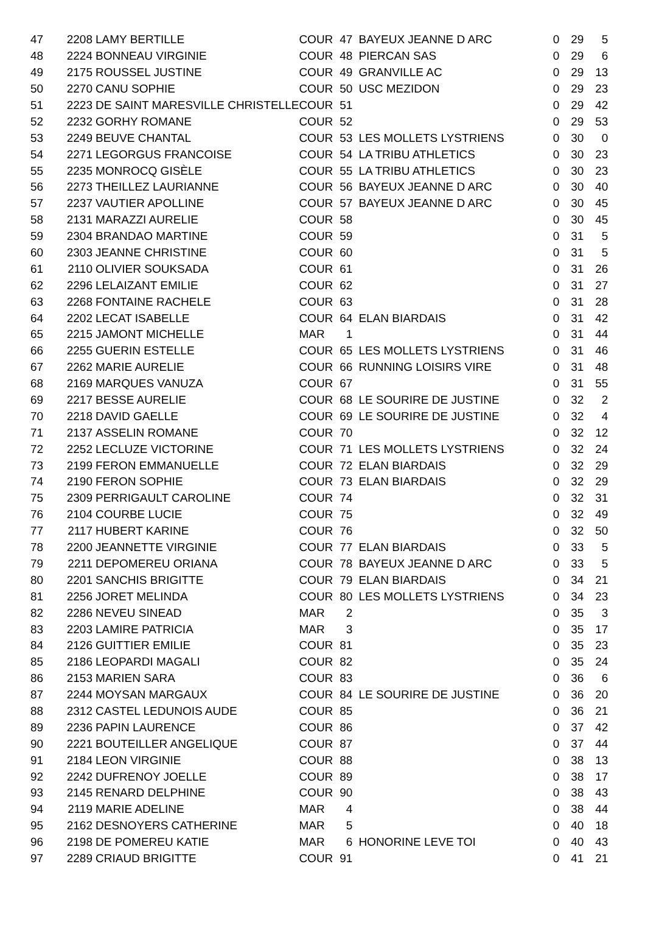| 47 | 2208 | LAMY BERTILLE | COUR | 47 | BAYEUX JEANNE D ARC | 0 | 29 | 5 |
| 48 | 2224 | BONNEAU VIRGINIE | COUR | 48 | PIERCAN SAS | 0 | 29 | 6 |
| 49 | 2175 | ROUSSEL JUSTINE | COUR | 49 | GRANVILLE AC | 0 | 29 | 13 |
| 50 | 2270 | CANU SOPHIE | COUR | 50 | USC MEZIDON | 0 | 29 | 23 |
| 51 | 2223 | DE SAINT MARESVILLE CHRISTELLE | COUR | 51 | | 0 | 29 | 42 |
| 52 | 2232 | GORHY ROMANE | COUR | 52 | | 0 | 29 | 53 |
| 53 | 2249 | BEUVE CHANTAL | COUR | 53 | LES MOLLETS LYSTRIENS | 0 | 30 | 0 |
| 54 | 2271 | LEGORGUS FRANCOISE | COUR | 54 | LA TRIBU ATHLETICS | 0 | 30 | 23 |
| 55 | 2235 | MONROCQ GISÈLE | COUR | 55 | LA TRIBU ATHLETICS | 0 | 30 | 23 |
| 56 | 2273 | THEILLEZ LAURIANNE | COUR | 56 | BAYEUX JEANNE D ARC | 0 | 30 | 40 |
| 57 | 2237 | VAUTIER APOLLINE | COUR | 57 | BAYEUX JEANNE D ARC | 0 | 30 | 45 |
| 58 | 2131 | MARAZZI AURELIE | COUR | 58 | | 0 | 30 | 45 |
| 59 | 2304 | BRANDAO MARTINE | COUR | 59 | | 0 | 31 | 5 |
| 60 | 2303 | JEANNE CHRISTINE | COUR | 60 | | 0 | 31 | 5 |
| 61 | 2110 | OLIVIER SOUKSADA | COUR | 61 | | 0 | 31 | 26 |
| 62 | 2296 | LELAIZANT EMILIE | COUR | 62 | | 0 | 31 | 27 |
| 63 | 2268 | FONTAINE RACHELE | COUR | 63 | | 0 | 31 | 28 |
| 64 | 2202 | LECAT ISABELLE | COUR | 64 | ELAN BIARDAIS | 0 | 31 | 42 |
| 65 | 2215 | JAMONT MICHELLE | MAR | 1 | | 0 | 31 | 44 |
| 66 | 2255 | GUERIN ESTELLE | COUR | 65 | LES MOLLETS LYSTRIENS | 0 | 31 | 46 |
| 67 | 2262 | MARIE AURELIE | COUR | 66 | RUNNING LOISIRS VIRE | 0 | 31 | 48 |
| 68 | 2169 | MARQUES VANUZA | COUR | 67 | | 0 | 31 | 55 |
| 69 | 2217 | BESSE AURELIE | COUR | 68 | LE SOURIRE DE JUSTINE | 0 | 32 | 2 |
| 70 | 2218 | DAVID GAELLE | COUR | 69 | LE SOURIRE DE JUSTINE | 0 | 32 | 4 |
| 71 | 2137 | ASSELIN ROMANE | COUR | 70 | | 0 | 32 | 12 |
| 72 | 2252 | LECLUZE VICTORINE | COUR | 71 | LES MOLLETS LYSTRIENS | 0 | 32 | 24 |
| 73 | 2199 | FERON EMMANUELLE | COUR | 72 | ELAN BIARDAIS | 0 | 32 | 29 |
| 74 | 2190 | FERON SOPHIE | COUR | 73 | ELAN BIARDAIS | 0 | 32 | 29 |
| 75 | 2309 | PERRIGAULT CAROLINE | COUR | 74 | | 0 | 32 | 31 |
| 76 | 2104 | COURBE LUCIE | COUR | 75 | | 0 | 32 | 49 |
| 77 | 2117 | HUBERT KARINE | COUR | 76 | | 0 | 32 | 50 |
| 78 | 2200 | JEANNETTE VIRGINIE | COUR | 77 | ELAN BIARDAIS | 0 | 33 | 5 |
| 79 | 2211 | DEPOMEREU ORIANA | COUR | 78 | BAYEUX JEANNE D ARC | 0 | 33 | 5 |
| 80 | 2201 | SANCHIS BRIGITTE | COUR | 79 | ELAN BIARDAIS | 0 | 34 | 21 |
| 81 | 2256 | JORET MELINDA | COUR | 80 | LES MOLLETS LYSTRIENS | 0 | 34 | 23 |
| 82 | 2286 | NEVEU SINEAD | MAR | 2 | | 0 | 35 | 3 |
| 83 | 2203 | LAMIRE PATRICIA | MAR | 3 | | 0 | 35 | 17 |
| 84 | 2126 | GUITTIER EMILIE | COUR | 81 | | 0 | 35 | 23 |
| 85 | 2186 | LEOPARDI MAGALI | COUR | 82 | | 0 | 35 | 24 |
| 86 | 2153 | MARIEN SARA | COUR | 83 | | 0 | 36 | 6 |
| 87 | 2244 | MOYSAN MARGAUX | COUR | 84 | LE SOURIRE DE JUSTINE | 0 | 36 | 20 |
| 88 | 2312 | CASTEL LEDUNOIS AUDE | COUR | 85 | | 0 | 36 | 21 |
| 89 | 2236 | PAPIN LAURENCE | COUR | 86 | | 0 | 37 | 42 |
| 90 | 2221 | BOUTEILLER ANGELIQUE | COUR | 87 | | 0 | 37 | 44 |
| 91 | 2184 | LEON VIRGINIE | COUR | 88 | | 0 | 38 | 13 |
| 92 | 2242 | DUFRENOY JOELLE | COUR | 89 | | 0 | 38 | 17 |
| 93 | 2145 | RENARD DELPHINE | COUR | 90 | | 0 | 38 | 43 |
| 94 | 2119 | MARIE ADELINE | MAR | 4 | | 0 | 38 | 44 |
| 95 | 2162 | DESNOYERS CATHERINE | MAR | 5 | | 0 | 40 | 18 |
| 96 | 2198 | DE POMEREU KATIE | MAR | 6 | HONORINE LEVE TOI | 0 | 40 | 43 |
| 97 | 2289 | CRIAUD BRIGITTE | COUR | 91 | | 0 | 41 | 21 |